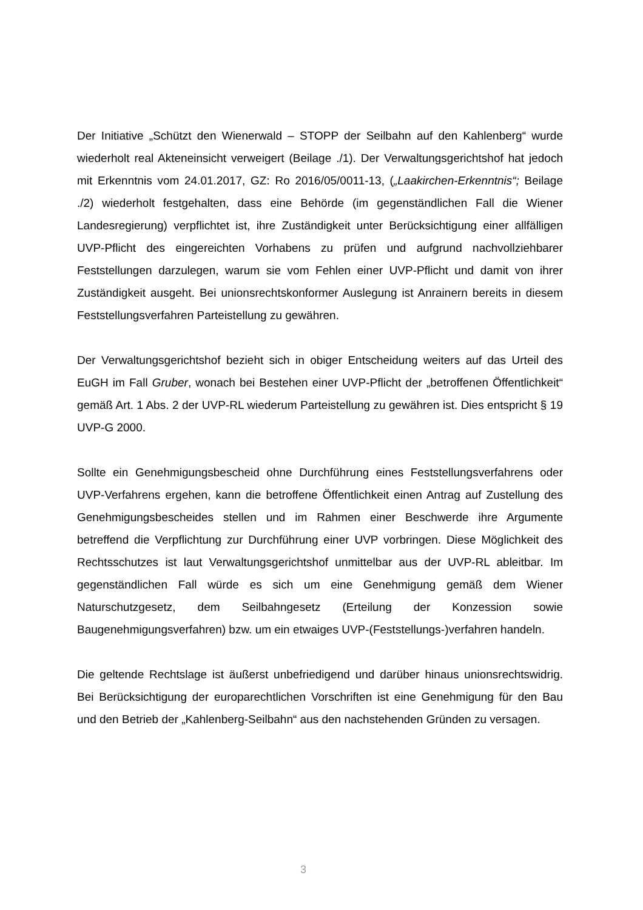Der Initiative „Schützt den Wienerwald – STOPP der Seilbahn auf den Kahlenberg“ wurde wiederholt real Akteneinsicht verweigert (Beilage ./1). Der Verwaltungsgerichtshof hat jedoch mit Erkenntnis vom 24.01.2017, GZ: Ro 2016/05/0011-13, („Laakirchen-Erkenntnis“; Beilage ./2) wiederholt festgehalten, dass eine Behörde (im gegenständlichen Fall die Wiener Landesregierung) verpflichtet ist, ihre Zuständigkeit unter Berücksichtigung einer allfälligen UVP-Pflicht des eingereichten Vorhabens zu prüfen und aufgrund nachvollziehbarer Feststellungen darzulegen, warum sie vom Fehlen einer UVP-Pflicht und damit von ihrer Zuständigkeit ausgeht. Bei unionsrechtskonformer Auslegung ist Anrainern bereits in diesem Feststellungsverfahren Parteistellung zu gewähren.
Der Verwaltungsgerichtshof bezieht sich in obiger Entscheidung weiters auf das Urteil des EuGH im Fall Gruber, wonach bei Bestehen einer UVP-Pflicht der „betroffenen Öffentlichkeit“ gemäß Art. 1 Abs. 2 der UVP-RL wiederum Parteistellung zu gewähren ist. Dies entspricht § 19 UVP-G 2000.
Sollte ein Genehmigungsbescheid ohne Durchführung eines Feststellungsverfahrens oder UVP-Verfahrens ergehen, kann die betroffene Öffentlichkeit einen Antrag auf Zustellung des Genehmigungsbescheides stellen und im Rahmen einer Beschwerde ihre Argumente betreffend die Verpflichtung zur Durchführung einer UVP vorbringen. Diese Möglichkeit des Rechtsschutzes ist laut Verwaltungsgerichtshof unmittelbar aus der UVP-RL ableitbar. Im gegenständlichen Fall würde es sich um eine Genehmigung gemäß dem Wiener Naturschutzgesetz, dem Seilbahngesetz (Erteilung der Konzession sowie Baugenehmigungsverfahren) bzw. um ein etwaiges UVP-(Feststellungs-)verfahren handeln.
Die geltende Rechtslage ist äußerst unbefriedigend und darüber hinaus unionsrechtswidrig. Bei Berücksichtigung der europarechtlichen Vorschriften ist eine Genehmigung für den Bau und den Betrieb der „Kahlenberg-Seilbahn“ aus den nachstehenden Gründen zu versagen.
3